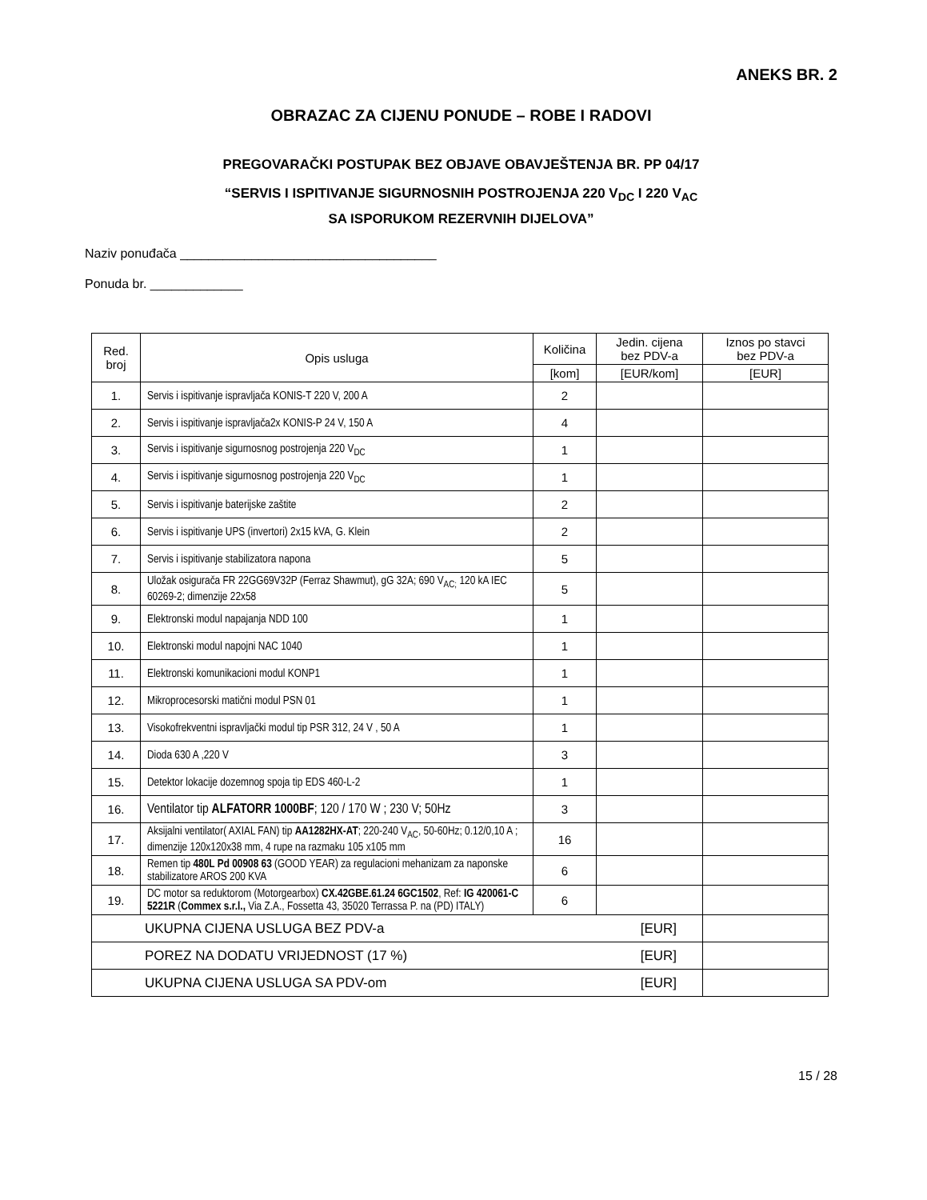ANEKS BR. 2
OBRAZAC ZA CIJENU PONUDE – ROBE I RADOVI
PREGOVARAČKI POSTUPAK BEZ OBJAVE OBAVJEŠTENJA BR. PP 04/17
“SERVIS I ISPITIVANJE SIGURNOSNIH POSTROJENJA 220 V<sub>DC</sub> I 220 V<sub>AC</sub>
SA ISPORUKOM REZERVNIH DIJELOVA”
Naziv ponuđača ____________________________________
Ponuda br. _____________
| Red. broj | Opis usluga | Količina | Jedin. cijena bez PDV-a | Iznos po stavci bez PDV-a |
| --- | --- | --- | --- | --- |
| | | [kom] | [EUR/kom] | [EUR] |
| 1. | Servis i ispitivanje ispravljača KONIS-T 220 V, 200 A | 2 | | |
| 2. | Servis i ispitivanje ispravljača2x KONIS-P 24 V, 150 A | 4 | | |
| 3. | Servis i ispitivanje sigurnosnog postrojenja 220 V<sub>DC</sub> | 1 | | |
| 4. | Servis i ispitivanje sigurnosnog postrojenja 220 V<sub>DC</sub> | 1 | | |
| 5. | Servis i ispitivanje baterijske zaštite | 2 | | |
| 6. | Servis i ispitivanje UPS (invertori) 2x15 kVA, G. Klein | 2 | | |
| 7. | Servis i ispitivanje stabilizatora napona | 5 | | |
| 8. | Uložak osigurača FR 22GG69V32P (Ferraz Shawmut), gG 32A; 690 V<sub>AC;</sub> 120 kA IEC 60269-2; dimenzije 22x58 | 5 | | |
| 9. | Elektronski modul napajanja NDD 100 | 1 | | |
| 10. | Elektronski modul napojni NAC 1040 | 1 | | |
| 11. | Elektronski komunikacioni modul KONP1 | 1 | | |
| 12. | Mikroprocesorski matični modul PSN 01 | 1 | | |
| 13. | Visokofrekventni ispravljački modul tip PSR 312, 24 V , 50 A | 1 | | |
| 14. | Dioda 630 A ,220 V | 3 | | |
| 15. | Detektor lokacije dozemnog spoja tip EDS 460-L-2 | 1 | | |
| 16. | Ventilator tip ALFATORR 1000BF ; 120 / 170 W ; 230 V; 50Hz | 3 | | |
| 17. | Aksijalni ventilator( AXIAL FAN) tip AA1282HX-AT ; 220-240 V<sub>AC</sub>, 50-60Hz; 0.12/0,10 A ; dimenzije 120x120x38 mm, 4 rupe na razmaku 105 x105 mm | 16 | | |
| 18. | Remen tip 480L Pd 00908 63 (GOOD YEAR) za regulacioni mehanizam za naponske stabilizatore AROS 200 KVA | 6 | | |
| 19. | DC motor sa reduktorom (Motorgearbox) CX.42GBE.61.24 6GC1502 , Ref: IG 420061-C 5221R ( Commex s.r.l., Via Z.A., Fossetta 43, 35020 Terrassa P. na (PD) ITALY) | 6 | | |
| UKUPNA CIJENA USLUGA BEZ PDV-a [EUR] | | | | |
| POREZ NA DODATU VRIJEDNOST (17 %) [EUR] | | | | |
| UKUPNA CIJENA USLUGA SA PDV-om [EUR] | | | | |
15 / 28